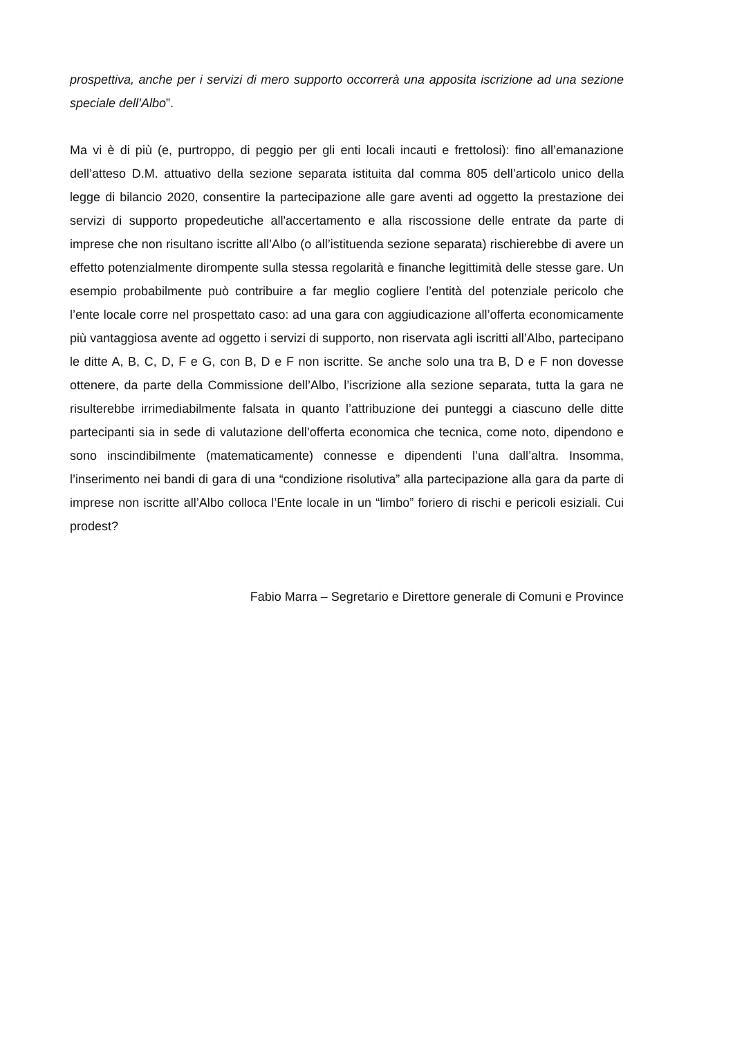prospettiva, anche per i servizi di mero supporto occorrerà una apposita iscrizione ad una sezione speciale dell’Albo”.
Ma vi è di più (e, purtroppo, di peggio per gli enti locali incauti e frettolosi): fino all’emanazione dell’atteso D.M. attuativo della sezione separata istituita dal comma 805 dell’articolo unico della legge di bilancio 2020, consentire la partecipazione alle gare aventi ad oggetto la prestazione dei servizi di supporto propedeutiche all'accertamento e alla riscossione delle entrate da parte di imprese che non risultano iscritte all’Albo (o all’istituenda sezione separata) rischierebbe di avere un effetto potenzialmente dirompente sulla stessa regolarità e finanche legittimità delle stesse gare. Un esempio probabilmente può contribuire a far meglio cogliere l’entità del potenziale pericolo che l’ente locale corre nel prospettato caso: ad una gara con aggiudicazione all’offerta economicamente più vantaggiosa avente ad oggetto i servizi di supporto, non riservata agli iscritti all’Albo, partecipano le ditte A, B, C, D, F e G, con B, D e F non iscritte. Se anche solo una tra B, D e F non dovesse ottenere, da parte della Commissione dell’Albo, l’iscrizione alla sezione separata, tutta la gara ne risulterebbe irrimediabilmente falsata in quanto l’attribuzione dei punteggi a ciascuno delle ditte partecipanti sia in sede di valutazione dell’offerta economica che tecnica, come noto, dipendono e sono inscindibilmente (matematicamente) connesse e dipendenti l’una dall’altra. Insomma, l’inserimento nei bandi di gara di una “condizione risolutiva” alla partecipazione alla gara da parte di imprese non iscritte all’Albo colloca l’Ente locale in un “limbo” foriero di rischi e pericoli esiziali. Cui prodest?
Fabio Marra – Segretario e Direttore generale di Comuni e Province